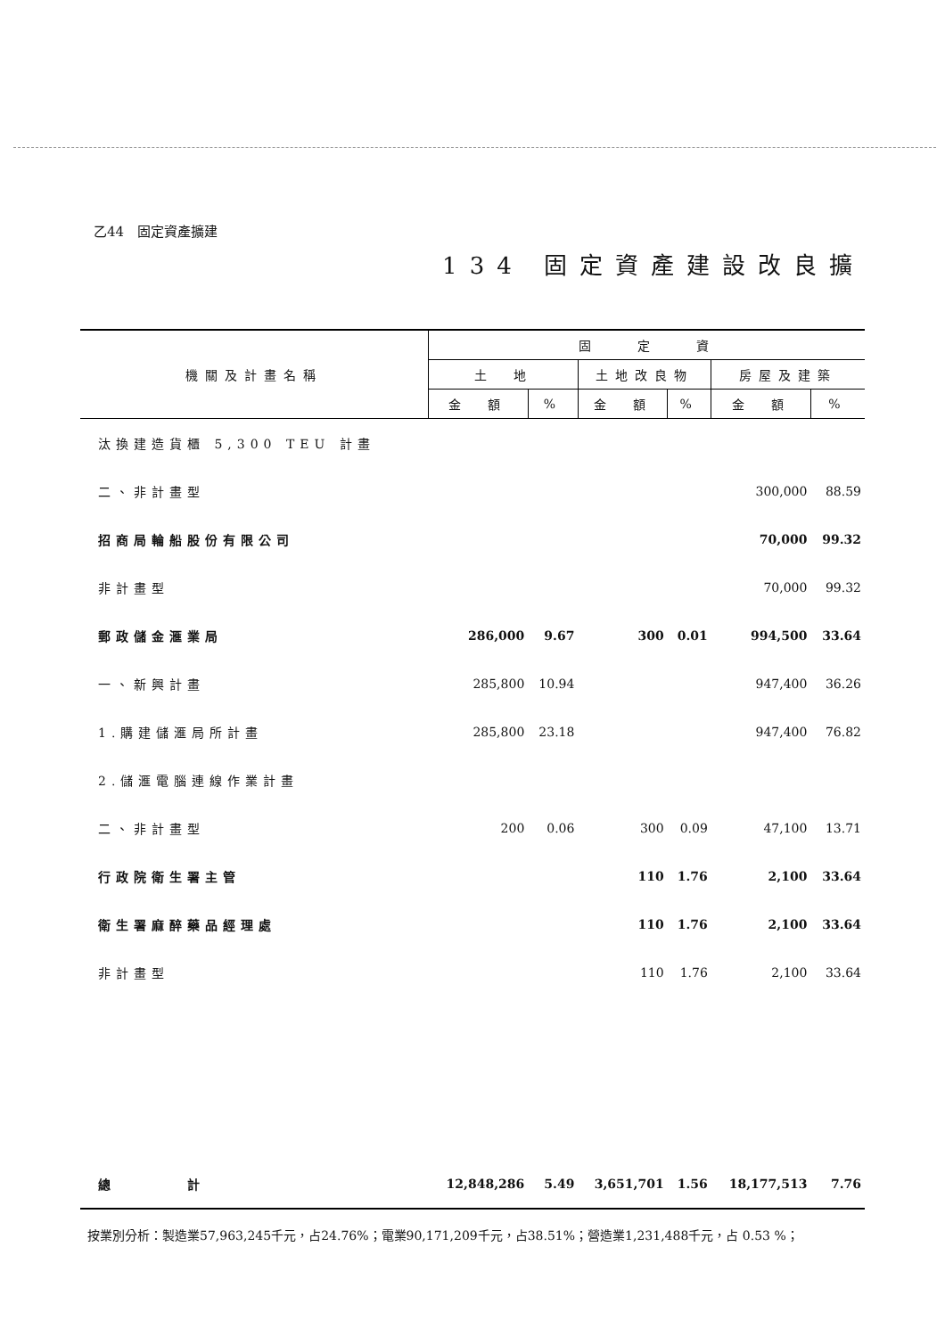乙44　固定資產擴建
134 固定資產建設改良擴
| 機關及計畫名稱 | 固 定 資 | | | | | |
| --- | --- | --- | --- | --- | --- | --- |
| | 土 地 | | 土地改良物 | | 房屋及建築 | |
| | 金 額 | % | 金 額 | % | 金 額 | % |
| 汰換建造貨櫃 5,300 TEU 計畫 | | | | | | |
| 二、非計畫型 | | | | | 300,000 | 88.59 |
| 招商局輪船股份有限公司 | | | | | 70,000 | 99.32 |
| 非計畫型 | | | | | 70,000 | 99.32 |
| 郵政儲金滙業局 | 286,000 | 9.67 | 300 | 0.01 | 994,500 | 33.64 |
| 一、新興計畫 | 285,800 | 10.94 | | | 947,400 | 36.26 |
| 1.購建儲滙局所計畫 | 285,800 | 23.18 | | | 947,400 | 76.82 |
| 2.儲滙電腦連線作業計畫 | | | | | | |
| 二、非計畫型 | 200 | 0.06 | 300 | 0.09 | 47,100 | 13.71 |
| 行政院衛生署主管 | | | 110 | 1.76 | 2,100 | 33.64 |
| 衛生署麻醉藥品經理處 | | | 110 | 1.76 | 2,100 | 33.64 |
| 非計畫型 | | | 110 | 1.76 | 2,100 | 33.64 |
| 總 計 | 12,848,286 | 5.49 | 3,651,701 | 1.56 | 18,177,513 | 7.76 |
按業別分析：製造業57,963,245千元，占24.76%；電業90,171,209千元，占38.51%；營造業1,231,488千元，占 0.53 %；